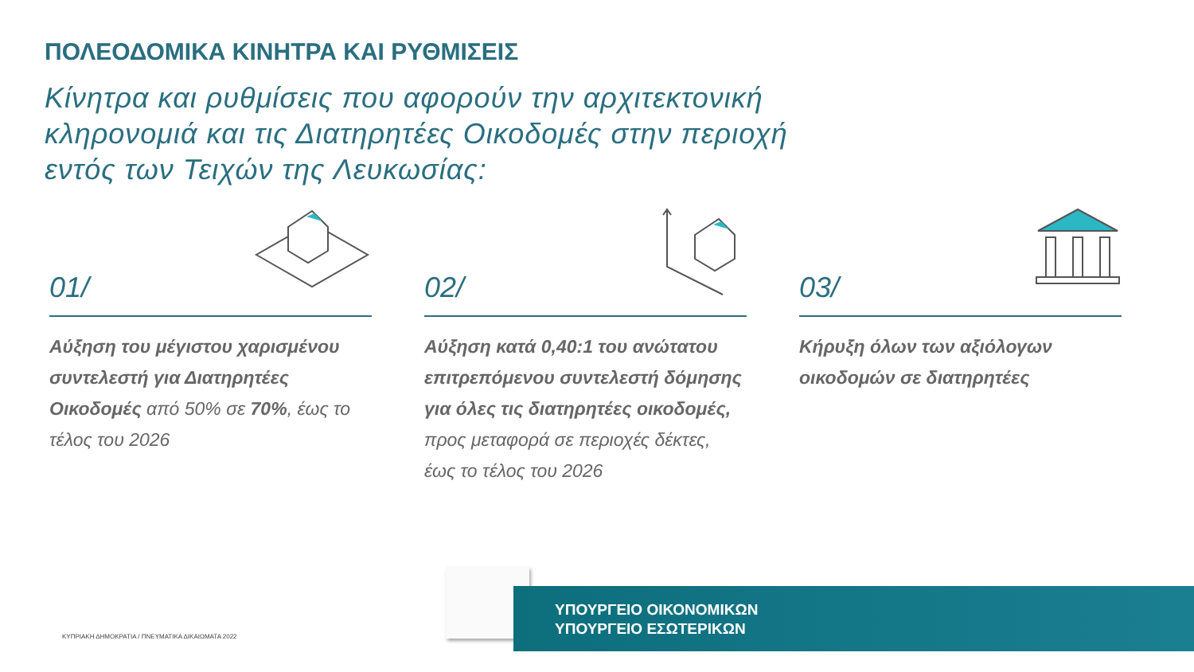ΠΟΛΕΟΔΟΜΙΚΑ ΚΙΝΗΤΡΑ ΚΑΙ ΡΥΘΜΙΣΕΙΣ
Κίνητρα και ρυθμίσεις που αφορούν την αρχιτεκτονική κληρονομιά και τις Διατηρητέες Οικοδομές στην περιοχή εντός των Τειχών της Λευκωσίας:
01/
Αύξηση του μέγιστου χαρισμένου συντελεστή για Διατηρητέες Οικοδομές από 50% σε 70%, έως το τέλος του 2026
02/
Αύξηση κατά 0,40:1 του ανώτατου επιτρεπόμενου συντελεστή δόμησης για όλες τις διατηρητέες οικοδομές, προς μεταφορά σε περιοχές δέκτες, έως το τέλος του 2026
03/
Κήρυξη όλων των αξιόλογων οικοδομών σε διατηρητέες
ΥΠΟΥΡΓΕΙΟ ΟΙΚΟΝΟΜΙΚΩΝ
ΥΠΟΥΡΓΕΙΟ ΕΣΩΤΕΡΙΚΩΝ
ΚΥΠΡΙΑΚΗ ΔΗΜΟΚΡΑΤΙΑ / ΠΝΕΥΜΑΤΙΚΑ ΔΙΚΑΙΩΜΑΤΑ 2022